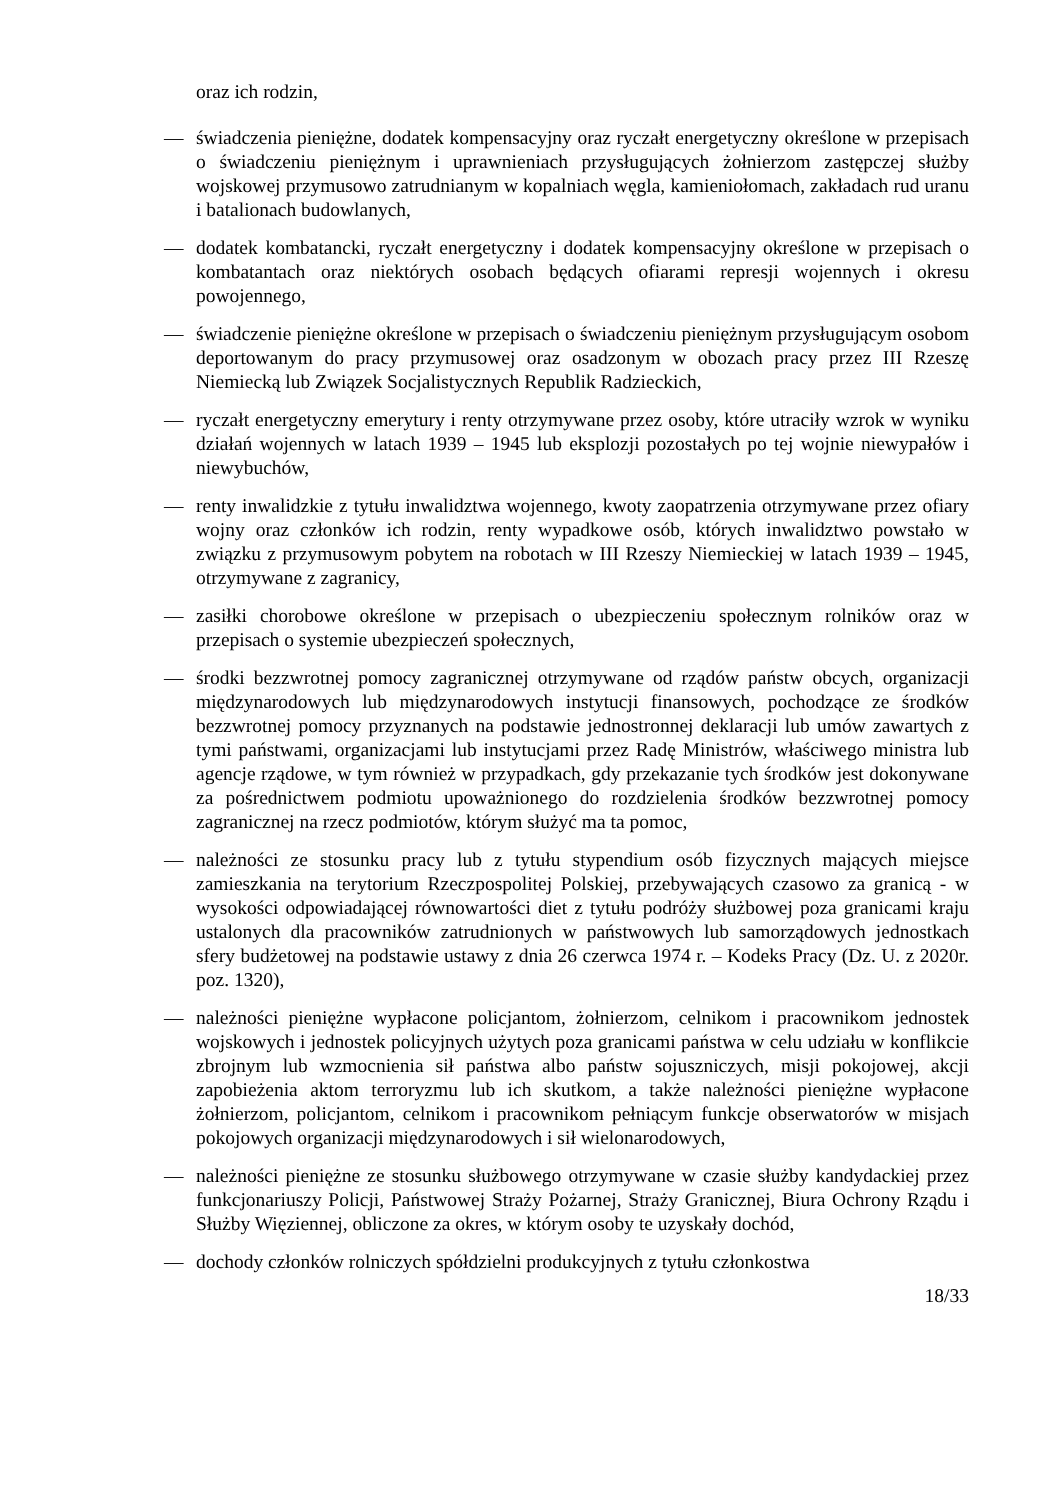oraz ich rodzin,
— świadczenia pieniężne, dodatek kompensacyjny oraz ryczałt energetyczny określone w przepisach o świadczeniu pieniężnym i uprawnieniach przysługujących żołnierzom zastępczej służby wojskowej przymusowo zatrudnianym w kopalniach węgla, kamieniołomach, zakładach rud uranu i batalionach budowlanych,
— dodatek kombatancki, ryczałt energetyczny i dodatek kompensacyjny określone w przepisach o kombatantach oraz niektórych osobach będących ofiarami represji wojennych i okresu powojennego,
— świadczenie pieniężne określone w przepisach o świadczeniu pieniężnym przysługującym osobom deportowanym do pracy przymusowej oraz osadzonym w obozach pracy przez III Rzeszę Niemiecką lub Związek Socjalistycznych Republik Radzieckich,
— ryczałt energetyczny emerytury i renty otrzymywane przez osoby, które utraciły wzrok w wyniku działań wojennych w latach 1939 – 1945 lub eksplozji pozostałych po tej wojnie niewypałów i niewybuchów,
— renty inwalidzkie z tytułu inwalidztwa wojennego, kwoty zaopatrzenia otrzymywane przez ofiary wojny oraz członków ich rodzin, renty wypadkowe osób, których inwalidztwo powstało w związku z przymusowym pobytem na robotach w III Rzeszy Niemieckiej w latach 1939 – 1945, otrzymywane z zagranicy,
— zasiłki chorobowe określone w przepisach o ubezpieczeniu społecznym rolników oraz w przepisach o systemie ubezpieczeń społecznych,
— środki bezzwrotnej pomocy zagranicznej otrzymywane od rządów państw obcych, organizacji międzynarodowych lub międzynarodowych instytucji finansowych, pochodzące ze środków bezzwrotnej pomocy przyznanych na podstawie jednostronnej deklaracji lub umów zawartych z tymi państwami, organizacjami lub instytucjami przez Radę Ministrów, właściwego ministra lub agencje rządowe, w tym również w przypadkach, gdy przekazanie tych środków jest dokonywane za pośrednictwem podmiotu upoważnionego do rozdzielenia środków bezzwrotnej pomocy zagranicznej na rzecz podmiotów, którym służyć ma ta pomoc,
— należności ze stosunku pracy lub z tytułu stypendium osób fizycznych mających miejsce zamieszkania na terytorium Rzeczpospolitej Polskiej, przebywających czasowo za granicą - w wysokości odpowiadającej równowartości diet z tytułu podróży służbowej poza granicami kraju ustalonych dla pracowników zatrudnionych w państwowych lub samorządowych jednostkach sfery budżetowej na podstawie ustawy z dnia 26 czerwca 1974 r. – Kodeks Pracy (Dz. U. z 2020r. poz. 1320),
— należności pieniężne wypłacone policjantom, żołnierzom, celnikom i pracownikom jednostek wojskowych i jednostek policyjnych użytych poza granicami państwa w celu udziału w konflikcie zbrojnym lub wzmocnienia sił państwa albo państw sojuszniczych, misji pokojowej, akcji zapobieżenia aktom terroryzmu lub ich skutkom, a także należności pieniężne wypłacone żołnierzom, policjantom, celnikom i pracownikom pełniącym funkcje obserwatorów w misjach pokojowych organizacji międzynarodowych i sił wielonarodowych,
— należności pieniężne ze stosunku służbowego otrzymywane w czasie służby kandydackiej przez funkcjonariuszy Policji, Państwowej Straży Pożarnej, Straży Granicznej, Biura Ochrony Rządu i Służby Więziennej, obliczone za okres, w którym osoby te uzyskały dochód,
— dochody członków rolniczych spółdzielni produkcyjnych z tytułu członkostwa
18/33